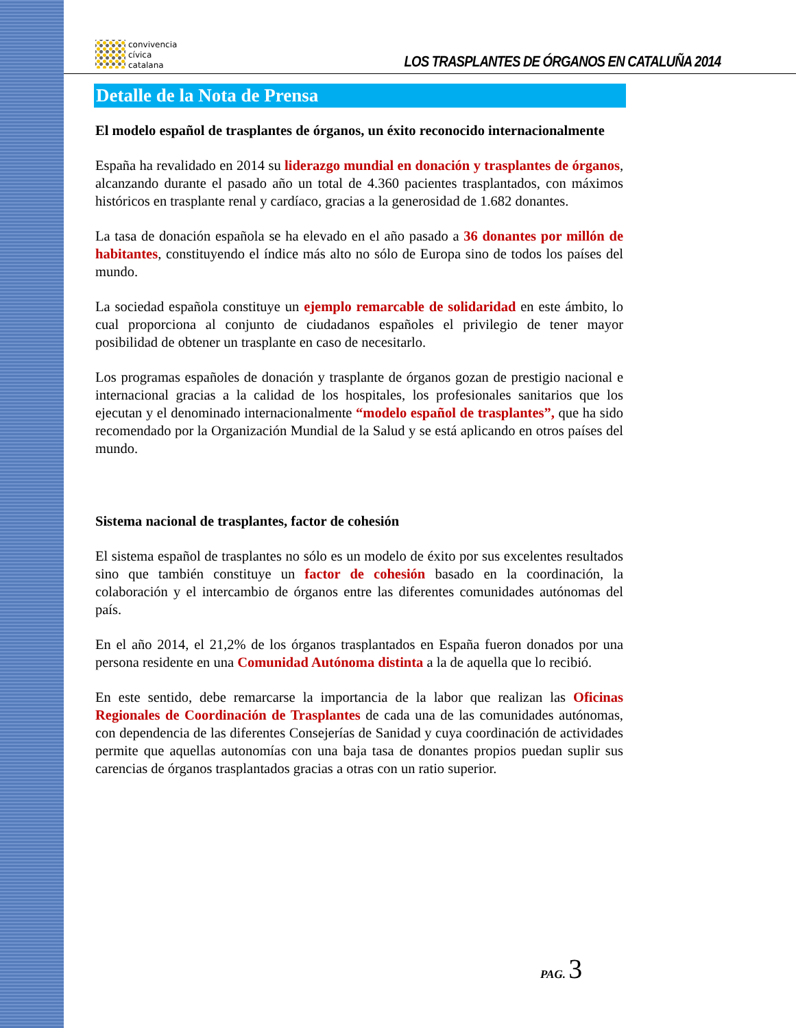convivencia
cívica
catalana
LOS TRASPLANTES DE ÓRGANOS EN CATALUÑA 2014
Detalle de la Nota de Prensa
El modelo español de trasplantes de órganos, un éxito reconocido internacionalmente
España ha revalidado en 2014 su liderazgo mundial en donación y trasplantes de órganos, alcanzando durante el pasado año un total de 4.360 pacientes trasplantados, con máximos históricos en trasplante renal y cardíaco, gracias a la generosidad de 1.682 donantes.
La tasa de donación española se ha elevado en el año pasado a 36 donantes por millón de habitantes, constituyendo el índice más alto no sólo de Europa sino de todos los países del mundo.
La sociedad española constituye un ejemplo remarcable de solidaridad en este ámbito, lo cual proporciona al conjunto de ciudadanos españoles el privilegio de tener mayor posibilidad de obtener un trasplante en caso de necesitarlo.
Los programas españoles de donación y trasplante de órganos gozan de prestigio nacional e internacional gracias a la calidad de los hospitales, los profesionales sanitarios que los ejecutan y el denominado internacionalmente “modelo español de trasplantes”, que ha sido recomendado por la Organización Mundial de la Salud y se está aplicando en otros países del mundo.
Sistema nacional de trasplantes, factor de cohesión
El sistema español de trasplantes no sólo es un modelo de éxito por sus excelentes resultados sino que también constituye un factor de cohesión basado en la coordinación, la colaboración y el intercambio de órganos entre las diferentes comunidades autónomas del país.
En el año 2014, el 21,2% de los órganos trasplantados en España fueron donados por una persona residente en una Comunidad Autónoma distinta a la de aquella que lo recibió.
En este sentido, debe remarcarse la importancia de la labor que realizan las Oficinas Regionales de Coordinación de Trasplantes de cada una de las comunidades autónomas, con dependencia de las diferentes Consejerías de Sanidad y cuya coordinación de actividades permite que aquellas autonomías con una baja tasa de donantes propios puedan suplir sus carencias de órganos trasplantados gracias a otras con un ratio superior.
PAG. 3